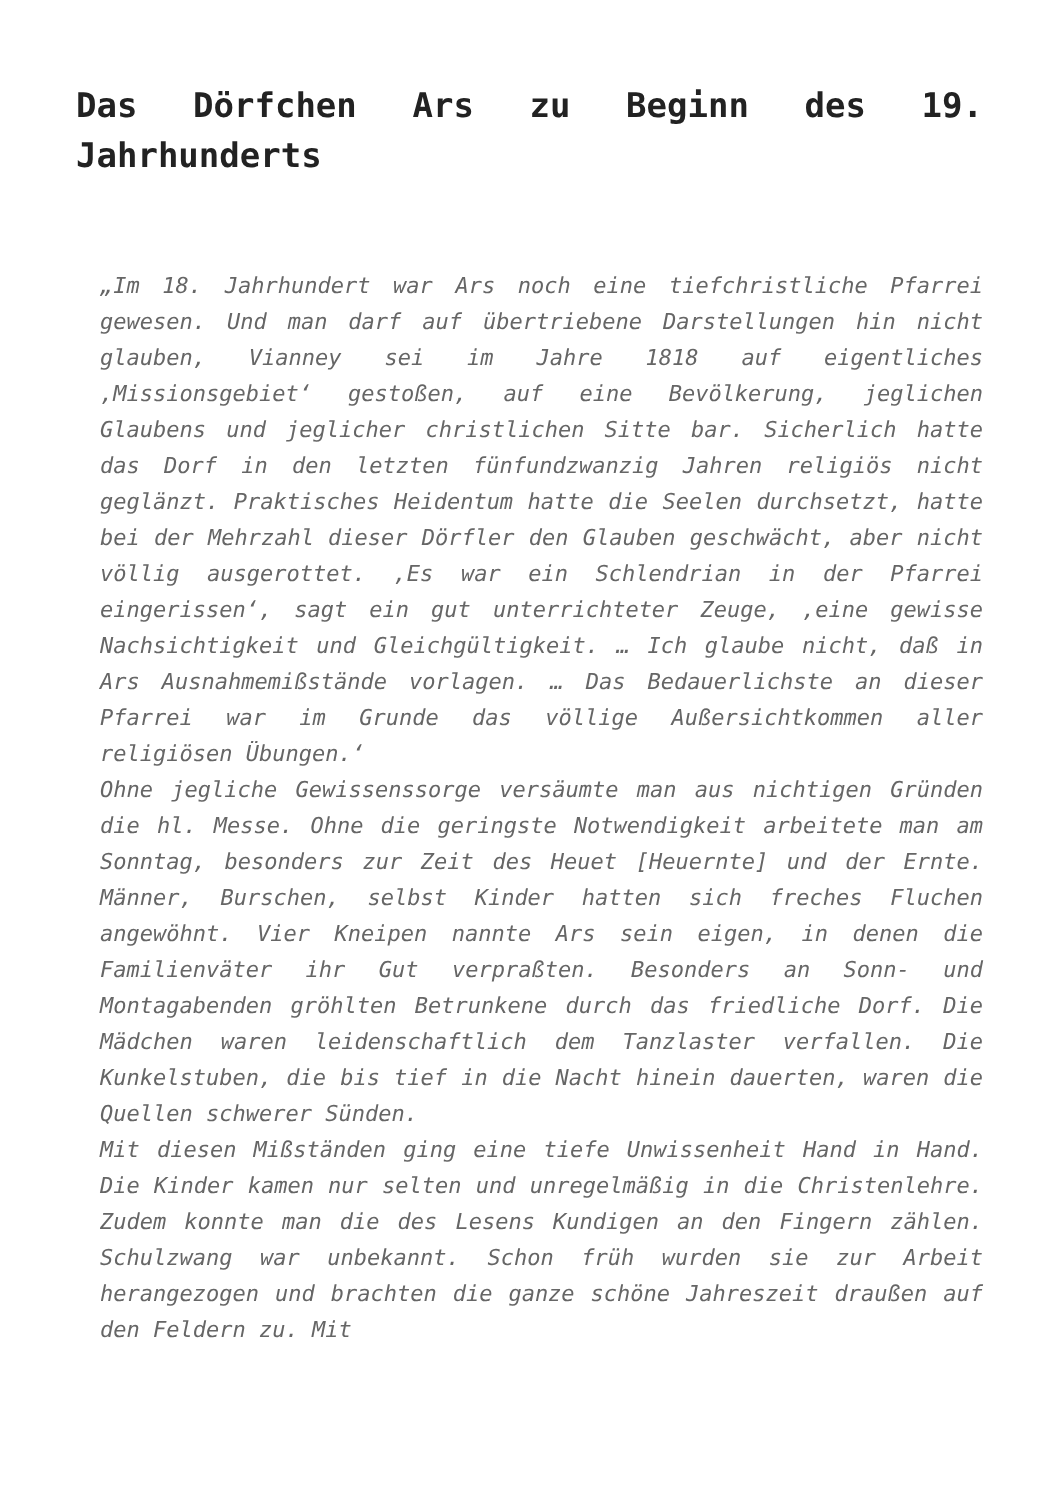Das Dörfchen Ars zu Beginn des 19. Jahrhunderts
„Im 18. Jahrhundert war Ars noch eine tiefchristliche Pfarrei gewesen. Und man darf auf übertriebene Darstellungen hin nicht glauben, Vianney sei im Jahre 1818 auf eigentliches ‚Missionsgebiet‘ gestoßen, auf eine Bevölkerung, jeglichen Glaubens und jeglicher christlichen Sitte bar. Sicherlich hatte das Dorf in den letzten fünfundzwanzig Jahren religiös nicht geglänzt. Praktisches Heidentum hatte die Seelen durchsetzt, hatte bei der Mehrzahl dieser Dörfler den Glauben geschwächt, aber nicht völlig ausgerottet. ‚Es war ein Schlendrian in der Pfarrei eingerissen‘, sagt ein gut unterrichteter Zeuge, ‚eine gewisse Nachsichtigkeit und Gleichgültigkeit. … Ich glaube nicht, daß in Ars Ausnahmemißstände vorlagen. … Das Bedauerlichste an dieser Pfarrei war im Grunde das völlige Außersichtkommen aller religiösen Übungen.‘
Ohne jegliche Gewissenssorge versäumte man aus nichtigen Gründen die hl. Messe. Ohne die geringste Notwendigkeit arbeitete man am Sonntag, besonders zur Zeit des Heuet [Heuernte] und der Ernte. Männer, Burschen, selbst Kinder hatten sich freches Fluchen angewöhnt. Vier Kneipen nannte Ars sein eigen, in denen die Familienväter ihr Gut verpraßten. Besonders an Sonn- und Montagabenden gröhlten Betrunkene durch das friedliche Dorf. Die Mädchen waren leidenschaftlich dem Tanzlaster verfallen. Die Kunkelstuben, die bis tief in die Nacht hinein dauerten, waren die Quellen schwerer Sünden.
Mit diesen Mißständen ging eine tiefe Unwissenheit Hand in Hand. Die Kinder kamen nur selten und unregelmäßig in die Christenlehre. Zudem konnte man die des Lesens Kundigen an den Fingern zählen. Schulzwang war unbekannt. Schon früh wurden sie zur Arbeit herangezogen und brachten die ganze schöne Jahreszeit draußen auf den Feldern zu. Mit